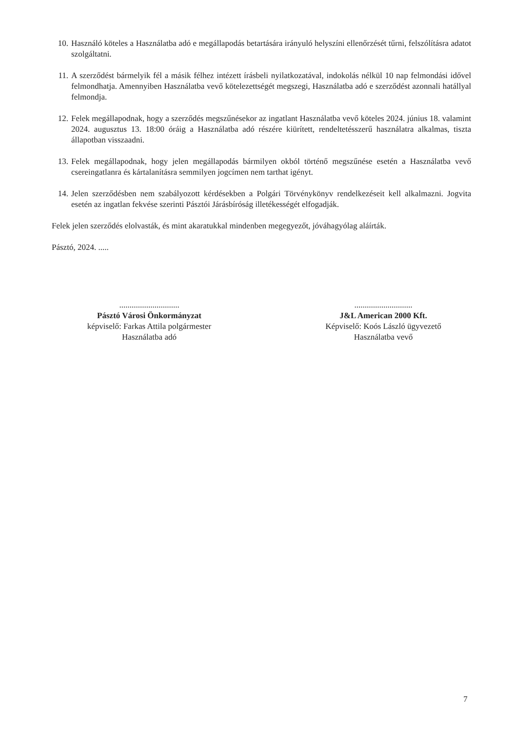10. Használó köteles a Használatba adó e megállapodás betartására irányuló helyszíni ellenőrzését tűrni, felszólításra adatot szolgáltatni.
11. A szerződést bármelyik fél a másik félhez intézett írásbeli nyilatkozatával, indokolás nélkül 10 nap felmondási idővel felmondhatja. Amennyiben Használatba vevő kötelezettségét megszegi, Használatba adó e szerződést azonnali hatállyal felmondja.
12. Felek megállapodnak, hogy a szerződés megszűnésekor az ingatlant Használatba vevő köteles 2024. június 18. valamint 2024. augusztus 13. 18:00 óráig a Használatba adó részére kiürített, rendeltetésszerű használatra alkalmas, tiszta állapotban visszaadni.
13. Felek megállapodnak, hogy jelen megállapodás bármilyen okból történő megszűnése esetén a Használatba vevő csereingatlanra és kártalanításra semmilyen jogcímen nem tarthat igényt.
14. Jelen szerződésben nem szabályozott kérdésekben a Polgári Törvénykönyv rendelkezéseit kell alkalmazni. Jogvita esetén az ingatlan fekvése szerinti Pásztói Járásbíróság illetékességét elfogadják.
Felek jelen szerződés elolvasták, és mint akaratukkal mindenben megegyezőt, jóváhagyólag aláírták.
Pásztó, 2024. .....
.............................
Pásztó Városi Önkormányzat
képviselő: Farkas Attila polgármester
Használatba adó
............................
J&L American 2000 Kft.
Képviselő: Koós László ügyvezető
Használatba vevő
7